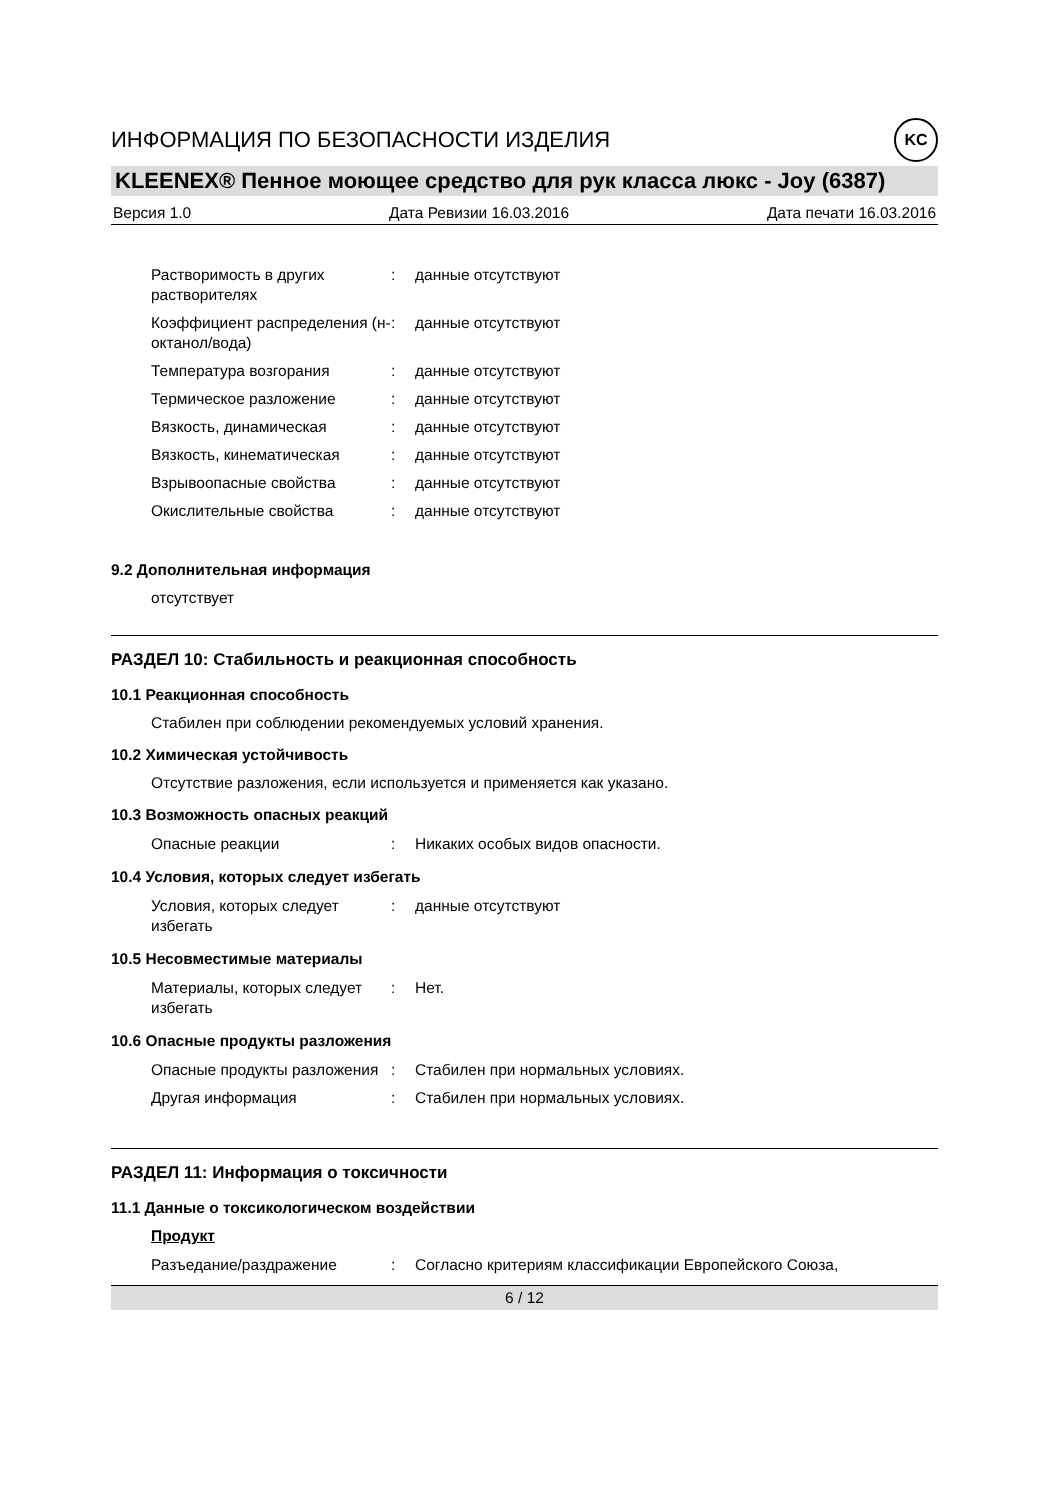ИНФОРМАЦИЯ ПО БЕЗОПАСНОСТИ ИЗДЕЛИЯ KC
KLEENEX® Пенное моющее средство для рук класса люкс - Joy (6387)
Версия 1.0 Дата Ревизии 16.03.2016 Дата печати 16.03.2016
Растворимость в других растворителях
: данные отсутствуют
Коэффициент распределения (н-октанол/вода)
: данные отсутствуют
Температура возгорания : данные отсутствуют
Термическое разложение : данные отсутствуют
Вязкость, динамическая : данные отсутствуют
Вязкость, кинематическая : данные отсутствуют
Взрывоопасные свойства : данные отсутствуют
Окислительные свойства : данные отсутствуют
9.2 Дополнительная информация
отсутствует
РАЗДЕЛ 10: Стабильность и реакционная способность
10.1 Реакционная способность
Стабилен при соблюдении рекомендуемых условий хранения.
10.2 Химическая устойчивость
Отсутствие разложения, если используется и применяется как указано.
10.3 Возможность опасных реакций
Опасные реакции : Никаких особых видов опасности.
10.4 Условия, которых следует избегать
Условия, которых следует избегать
: данные отсутствуют
10.5 Несовместимые материалы
Материалы, которых следует избегать
: Нет.
10.6 Опасные продукты разложения
Опасные продукты разложения
: Стабилен при нормальных условиях.
Другая информация : Стабилен при нормальных условиях.
РАЗДЕЛ 11: Информация о токсичности
11.1 Данные о токсикологическом воздействии
Продукт
Разъедание/раздражение : Согласно критериям классификации Европейского Союза,
6 / 12